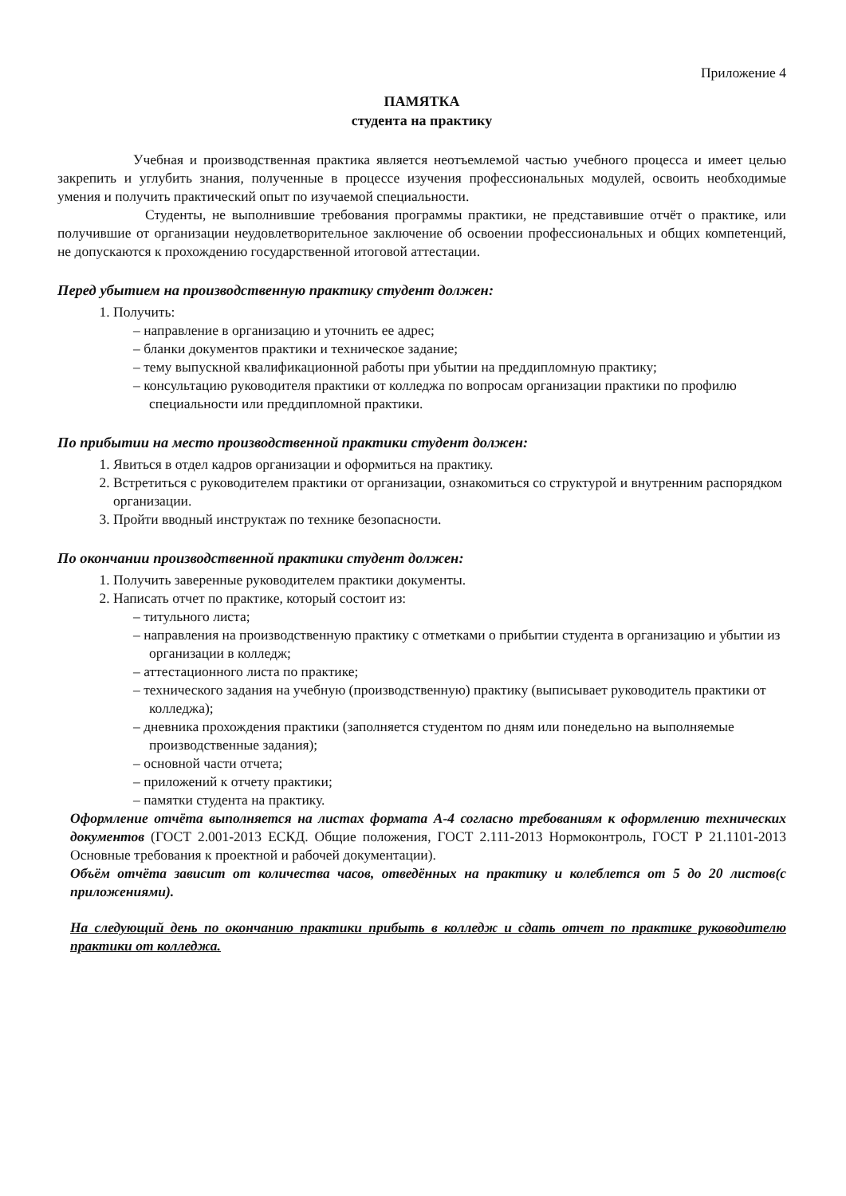Приложение 4
ПАМЯТКА
студента на практику
Учебная и производственная практика является неотъемлемой частью учебного процесса и имеет целью закрепить и углубить знания, полученные в процессе изучения профессиональных модулей, освоить необходимые умения и получить практический опыт по изучаемой специальности.
Студенты, не выполнившие требования программы практики, не представившие отчёт о практике, или получившие от организации неудовлетворительное заключение об освоении профессиональных и общих компетенций, не допускаются к прохождению государственной итоговой аттестации.
Перед убытием на производственную практику студент должен:
1. Получить:
– направление в организацию и уточнить ее адрес;
– бланки документов практики и техническое задание;
– тему выпускной квалификационной работы при убытии на преддипломную практику;
– консультацию руководителя практики от колледжа по вопросам организации практики по профилю специальности или преддипломной практики.
По прибытии на место производственной практики студент должен:
1. Явиться в отдел кадров организации и оформиться на практику.
2. Встретиться с руководителем практики от организации, ознакомиться со структурой и внутренним распорядком организации.
3. Пройти вводный инструктаж по технике безопасности.
По окончании производственной практики студент должен:
1. Получить заверенные руководителем практики документы.
2. Написать отчет по практике, который состоит из:
– титульного листа;
– направления на производственную практику с отметками о прибытии студента в организацию и убытии из организации в колледж;
– аттестационного листа по практике;
– технического задания на учебную (производственную) практику (выписывает руководитель практики от колледжа);
– дневника прохождения практики (заполняется студентом по дням или понедельно на выполняемые производственные задания);
– основной части отчета;
– приложений к отчету практики;
– памятки студента на практику.
Оформление отчёта выполняется на листах формата А-4 согласно требованиям к оформлению технических документов (ГОСТ 2.001-2013 ЕСКД. Общие положения, ГОСТ 2.111-2013 Нормоконтроль, ГОСТ Р 21.1101-2013 Основные требования к проектной и рабочей документации).
Объём отчёта зависит от количества часов, отведённых на практику и колеблется от 5 до 20 листов(с приложениями).
На следующий день по окончанию практики прибыть в колледж и сдать отчет по практике руководителю практики от колледжа.